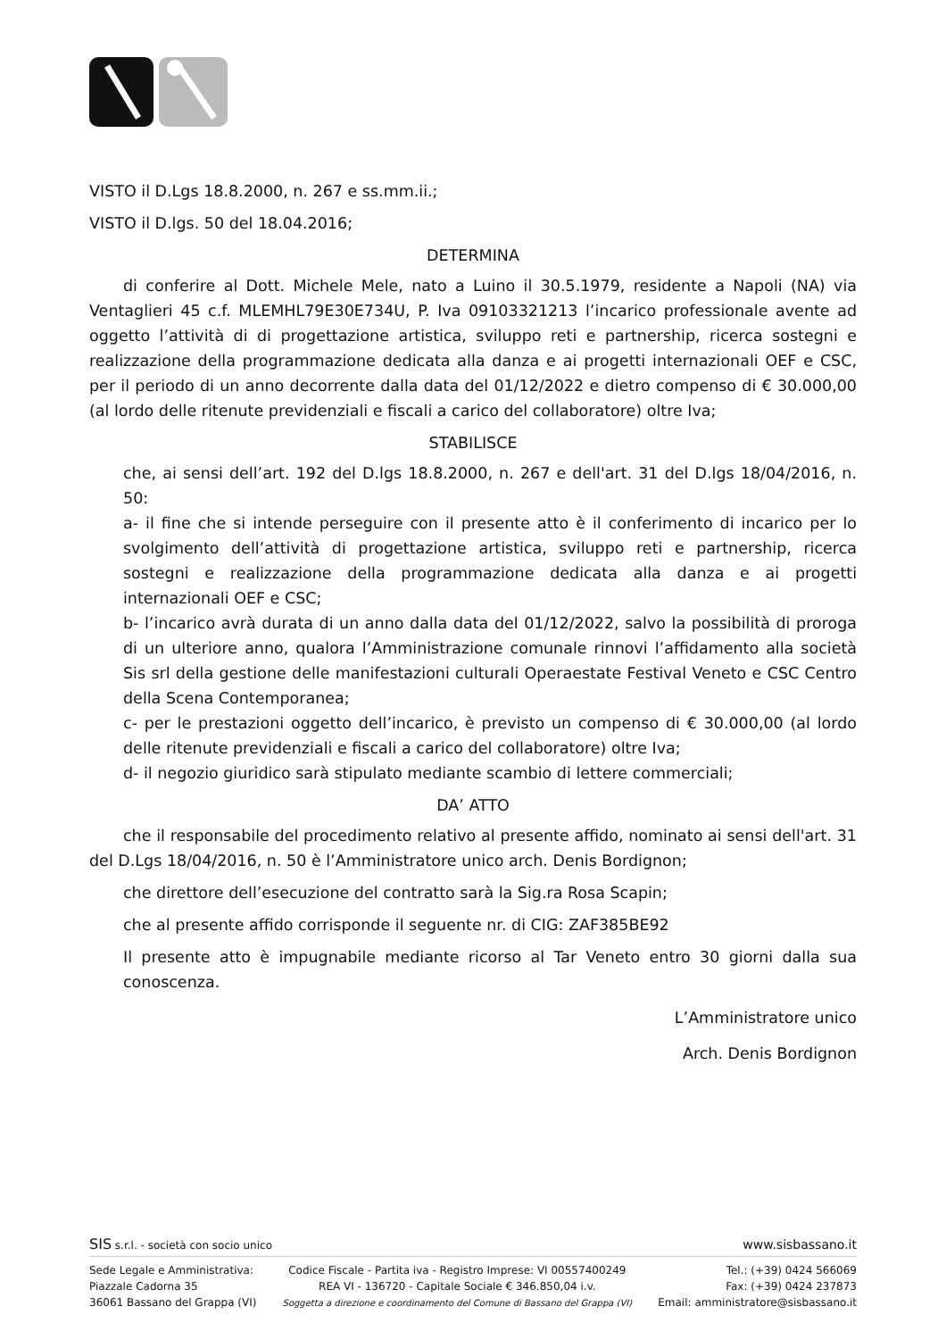VISTO il D.Lgs 18.8.2000, n. 267 e ss.mm.ii.;
VISTO il D.lgs. 50 del 18.04.2016;
DETERMINA
di conferire al Dott. Michele Mele, nato a Luino il 30.5.1979, residente a Napoli (NA) via Ventaglieri 45 c.f. MLEMHL79E30E734U, P. Iva 09103321213 l’incarico professionale avente ad oggetto l’attività di di progettazione artistica, sviluppo reti e partnership, ricerca sostegni e realizzazione della programmazione dedicata alla danza e ai progetti internazionali OEF e CSC, per il periodo di un anno decorrente dalla data del 01/12/2022 e dietro compenso di € 30.000,00 (al lordo delle ritenute previdenziali e fiscali a carico del collaboratore) oltre Iva;
STABILISCE
che, ai sensi dell’art. 192 del D.lgs 18.8.2000, n. 267 e dell'art. 31 del D.lgs 18/04/2016, n. 50:
a- il fine che si intende perseguire con il presente atto è il conferimento di incarico per lo svolgimento dell’attività di progettazione artistica, sviluppo reti e partnership, ricerca sostegni e realizzazione della programmazione dedicata alla danza e ai progetti internazionali OEF e CSC;
b- l’incarico avrà durata di un anno dalla data del 01/12/2022, salvo la possibilità di proroga di un ulteriore anno, qualora l’Amministrazione comunale rinnovi l’affidamento alla società Sis srl della gestione delle manifestazioni culturali Operaestate Festival Veneto e CSC Centro della Scena Contemporanea;
c- per le prestazioni oggetto dell’incarico, è previsto un compenso di € 30.000,00 (al lordo delle ritenute previdenziali e fiscali a carico del collaboratore) oltre Iva;
d- il negozio giuridico sarà stipulato mediante scambio di lettere commerciali;
DA’ ATTO
che il responsabile del procedimento relativo al presente affido, nominato ai sensi dell'art. 31 del D.Lgs 18/04/2016, n. 50 è l’Amministratore unico arch. Denis Bordignon;
che direttore dell’esecuzione del contratto sarà la Sig.ra Rosa Scapin;
che al presente affido corrisponde il seguente nr. di CIG: ZAF385BE92
Il presente atto è impugnabile mediante ricorso al Tar Veneto entro 30 giorni dalla sua conoscenza.
L’Amministratore unico
Arch. Denis Bordignon
SIS s.r.l. - società con socio unico www.sisbassano.it
Sede Legale e Amministrativa:
Piazzale Cadorna 35
36061 Bassano del Grappa (VI)
Codice Fiscale - Partita iva - Registro Imprese: VI 00557400249
REA VI - 136720 - Capitale Sociale € 346.850,04 i.v.
Soggetta a direzione e coordinamento del Comune di Bassano del Grappa (VI)
Tel.: (+39) 0424 566069
Fax: (+39) 0424 237873
Email: amministratore@sisbassano.it